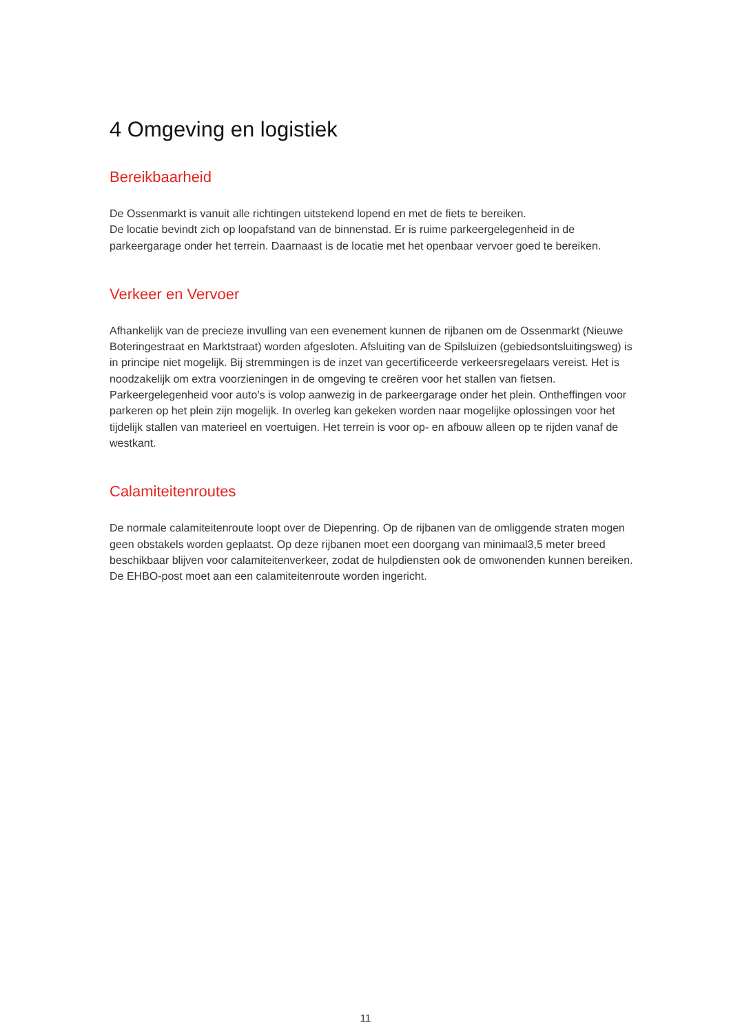4 Omgeving en logistiek
Bereikbaarheid
De Ossenmarkt is vanuit alle richtingen uitstekend lopend en met de fiets te bereiken.
De locatie bevindt zich op loopafstand van de binnenstad. Er is ruime parkeergelegenheid in de parkeergarage onder het terrein. Daarnaast is de locatie met het openbaar vervoer goed te bereiken.
Verkeer en Vervoer
Afhankelijk van de precieze invulling van een evenement kunnen de rijbanen om de Ossenmarkt (Nieuwe Boteringestraat en Marktstraat) worden afgesloten. Afsluiting van de Spilsluizen (gebiedsontsluitingsweg) is in principe niet mogelijk. Bij stremmingen is de inzet van gecertificeerde verkeersregelaars vereist. Het is noodzakelijk om extra voorzieningen in de omgeving te creëren voor het stallen van fietsen. Parkeergelegenheid voor auto’s is volop aanwezig in de parkeergarage onder het plein. Ontheffingen voor parkeren op het plein zijn mogelijk. In overleg kan gekeken worden naar mogelijke oplossingen voor het tijdelijk stallen van materieel en voertuigen. Het terrein is voor op- en afbouw alleen op te rijden vanaf de westkant.
Calamiteitenroutes
De normale calamiteitenroute loopt over de Diepenring. Op de rijbanen van de omliggende straten mogen geen obstakels worden geplaatst. Op deze rijbanen moet een doorgang van minimaal3,5 meter breed beschikbaar blijven voor calamiteitenverkeer, zodat de hulpdiensten ook de omwonenden kunnen bereiken. De EHBO-post moet aan een calamiteitenroute worden ingericht.
11